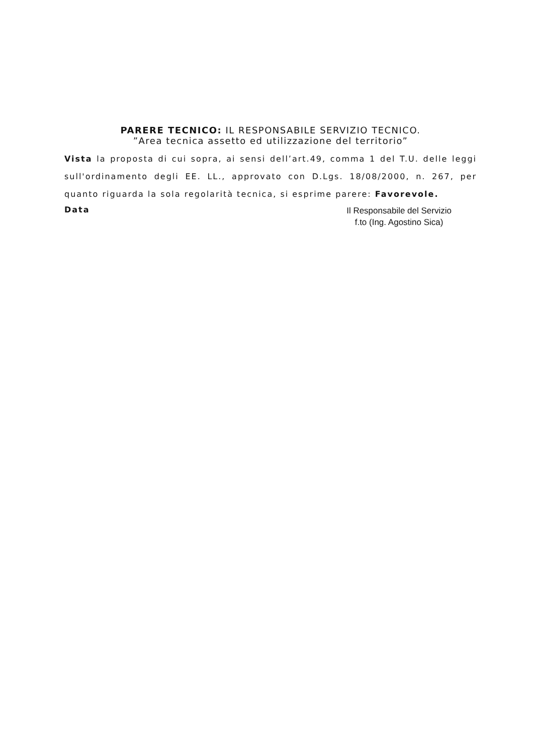PARERE TECNICO: IL RESPONSABILE SERVIZIO TECNICO.
”Area tecnica assetto ed utilizzazione del territorio”
Vista la proposta di cui sopra, ai sensi dell’art.49, comma 1 del T.U. delle leggi sull'ordinamento degli EE. LL., approvato con D.Lgs. 18/08/2000, n. 267, per quanto riguarda la sola regolarità tecnica, si esprime parere: Favorevole.
Data
Il Responsabile del Servizio
f.to (Ing. Agostino Sica)